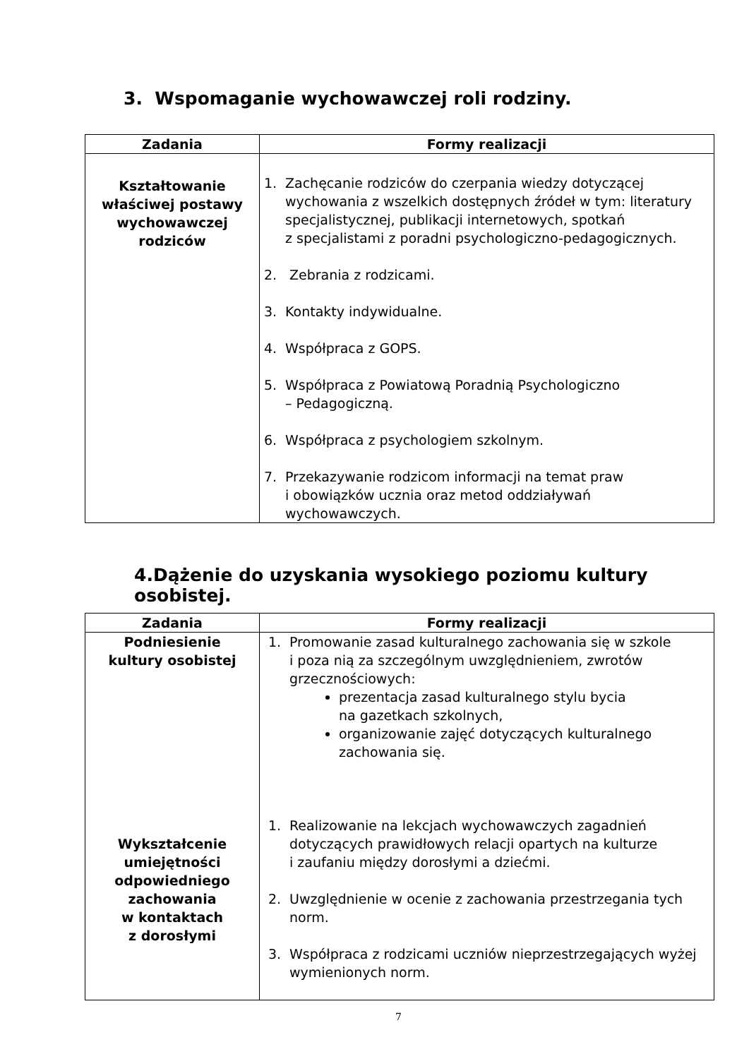3. Wspomaganie wychowawczej roli rodziny.
| Zadania | Formy realizacji |
| --- | --- |
| Kształtowanie właściwej postawy wychowawczej rodziców | 1. Zachęcanie rodziców do czerpania wiedzy dotyczącej wychowania z wszelkich dostępnych źródeł w tym: literatury specjalistycznej, publikacji internetowych, spotkań z specjalistami z poradni psychologiczno-pedagogicznych. 2. Zebrania z rodzicami. 3. Kontakty indywidualne. 4. Współpraca z GOPS. 5. Współpraca z Powiatową Poradnią Psychologiczno – Pedagogiczną. 6. Współpraca z psychologiem szkolnym. 7. Przekazywanie rodzicom informacji na temat praw i obowiązków ucznia oraz metod oddziaływań wychowawczych. |
4.Dążenie do uzyskania wysokiego poziomu kultury osobistej.
| Zadania | Formy realizacji |
| --- | --- |
| Podniesienie kultury osobistej Wykształcenie umiejętności odpowiedniego zachowania w kontaktach z dorosłymi | 1. Promowanie zasad kulturalnego zachowania się w szkole i poza nią za szczególnym uwzględnieniem, zwrotów grzecznościowych: prezentacja zasad kulturalnego stylu bycia na gazetkach szkolnych, organizowanie zajęć dotyczących kulturalnego zachowania się. 1. Realizowanie na lekcjach wychowawczych zagadnień dotyczących prawidłowych relacji opartych na kulturze i zaufaniu między dorosłymi a dziećmi. 2. Uwzględnienie w ocenie z zachowania przestrzegania tych norm. 3. Współpraca z rodzicami uczniów nieprzestrzegających wyżej wymienionych norm. |
7